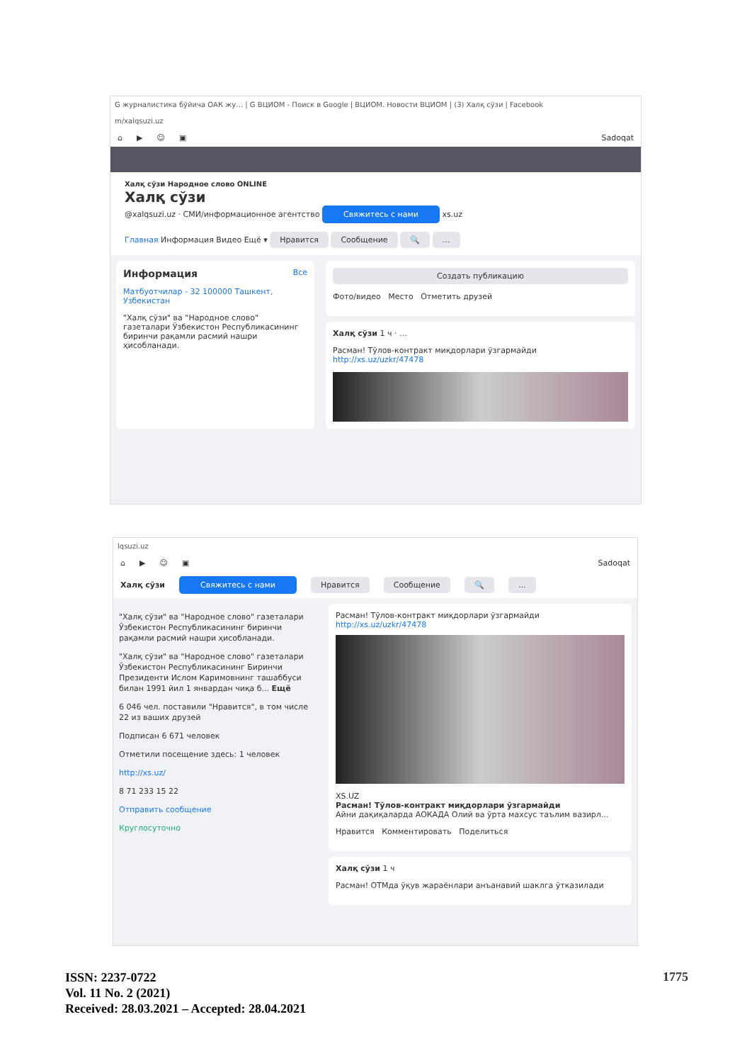G журналистика бўйича ОАК жу… | G ВЦИОМ - Поиск в Google | ВЦИОМ. Новости ВЦИОМ | (3) Халқ сўзи | Facebook
m/xalqsuzi.uz
⌂ ▶ ☺ ▣ Sadoqat
Халқ сўзи Народное слово ONLINE
Халқ сўзи
@xalqsuzi.uz · СМИ/информационное агентство Свяжитесь с нами xs.uz
Главная Информация Видео Ещё ▾ Нравится Сообщение 🔍 …
Информация Все
Матбуотчилар - 32 100000 Ташкент, Узбекистан
"Халқ сўзи" ва "Народное слово" газеталари Ўзбекистон Республикасининг биринчи рақамли расмий нашри ҳисобланади.
Создать публикацию
Фото/видео Место Отметить друзей
Халқ сўзи 1 ч · …
Расман! Тўлов-контракт миқдорлари ўзгармайди
http://xs.uz/uzkr/47478
lqsuzi.uz
⌂ ▶ ☺ ▣ Sadoqat
Халқ сўзи Свяжитесь с нами Нравится Сообщение 🔍 …
"Халқ сўзи" ва "Народное слово" газеталари Ўзбекистон Республикасининг биринчи рақамли расмий нашри ҳисобланади.
"Халқ сўзи" ва "Народное слово" газеталари Ўзбекистон Республикасининг Биринчи Президенти Ислом Каримовнинг ташаббуси билан 1991 йил 1 январдан чиқа б... Ещё
6 046 чел. поставили "Нравится", в том числе 22 из ваших друзей
Подписан 6 671 человек
Отметили посещение здесь: 1 человек
http://xs.uz/
8 71 233 15 22
Отправить сообщение
Круглосуточно
Расман! Тўлов-контракт миқдорлари ўзгармайди
http://xs.uz/uzkr/47478
XS.UZ
Расман! Тўлов-контракт миқдорлари ўзгармайди
Айни дақиқаларда АОКАДА Олий ва ўрта махсус таълим вазирл...
Нравится Комментировать Поделиться
Халқ сўзи 1 ч
Расман! ОТМда ўқув жараёнлари анъанавий шаклга ўтказилади
ISSN: 2237-0722
Vol. 11 No. 2 (2021)
Received: 28.03.2021 – Accepted: 28.04.2021
1775